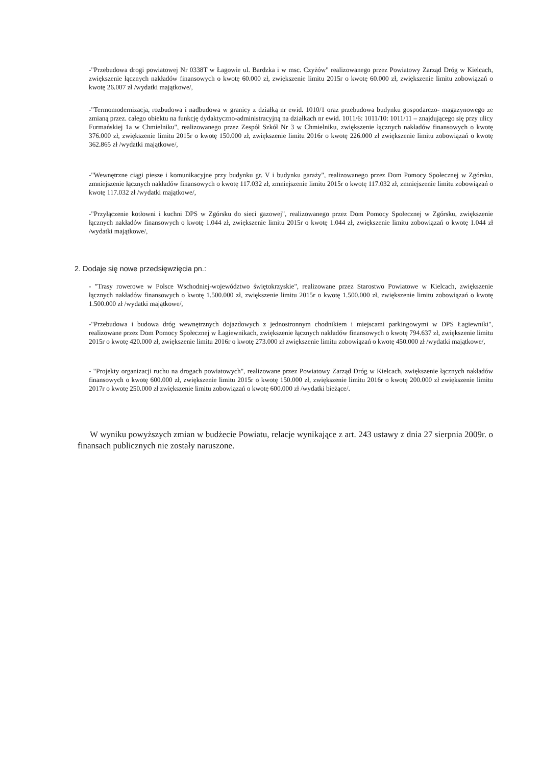-"Przebudowa drogi powiatowej Nr 0338T w Łagowie ul. Bardzka i w msc. Czyżów" realizowanego przez Powiatowy Zarząd Dróg w Kielcach, zwiększenie łącznych nakładów finansowych o kwotę 60.000 zł, zwiększenie limitu 2015r o kwotę 60.000 zł, zwiększenie limitu zobowiązań o kwotę 26.007 zł /wydatki majątkowe/,
-"Termomodernizacja, rozbudowa i nadbudowa w granicy z działką nr ewid. 1010/1 oraz przebudowa budynku gospodarczo- magazynowego ze zmianą przez. całego obiektu na funkcję dydaktyczno-administracyjną na działkach nr ewid. 1011/6: 1011/10: 1011/11 – znajdującego się przy ulicy Furmańskiej 1a w Chmielniku", realizowanego przez Zespół Szkół Nr 3 w Chmielniku, zwiększenie łącznych nakładów finansowych o kwotę 376.000 zł, zwiększenie limitu 2015r o kwotę 150.000 zł, zwiększenie limitu 2016r o kwotę 226.000 zł zwiększenie limitu zobowiązań o kwotę 362.865 zł /wydatki majątkowe/,
-"Wewnętrzne ciągi piesze i komunikacyjne przy budynku gr. V i budynku garaży", realizowanego przez Dom Pomocy Społecznej w Zgórsku, zmniejszenie łącznych nakładów finansowych o kwotę 117.032 zł, zmniejszenie limitu 2015r o kwotę 117.032 zł, zmniejszenie limitu zobowiązań o kwotę 117.032 zł /wydatki majątkowe/,
-"Przyłączenie kotłowni i kuchni DPS w Zgórsku do sieci gazowej", realizowanego przez Dom Pomocy Społecznej w Zgórsku, zwiększenie łącznych nakładów finansowych o kwotę 1.044 zł, zwiększenie limitu 2015r o kwotę 1.044 zł, zwiększenie limitu zobowiązań o kwotę 1.044 zł /wydatki majątkowe/,
2. Dodaje się nowe przedsięwzięcia pn.:
- "Trasy rowerowe w Polsce Wschodniej-województwo świętokrzyskie", realizowane przez Starostwo Powiatowe w Kielcach, zwiększenie łącznych nakładów finansowych o kwotę 1.500.000 zł, zwiększenie limitu 2015r o kwotę 1.500.000 zł, zwiększenie limitu zobowiązań o kwotę 1.500.000 zł /wydatki majątkowe/,
-"Przebudowa i budowa dróg wewnętrznych dojazdowych z jednostronnym chodnikiem i miejscami parkingowymi w DPS Łagiewniki", realizowane przez Dom Pomocy Społecznej w Łagiewnikach, zwiększenie łącznych nakładów finansowych o kwotę 794.637 zł, zwiększenie limitu 2015r o kwotę 420.000 zł, zwiększenie limitu 2016r o kwotę 273.000 zł zwiększenie limitu zobowiązań o kwotę 450.000 zł /wydatki majątkowe/,
- "Projekty organizacji ruchu na drogach powiatowych", realizowane przez Powiatowy Zarząd Dróg w Kielcach, zwiększenie łącznych nakładów finansowych o kwotę 600.000 zł, zwiększenie limitu 2015r o kwotę 150.000 zł, zwiększenie limitu 2016r o kwotę 200.000 zł zwiększenie limitu 2017r o kwotę 250.000 zł zwiększenie limitu zobowiązań o kwotę 600.000 zł /wydatki bieżące/.
W wyniku powyższych zmian w budżecie Powiatu, relacje wynikające z art. 243 ustawy z dnia 27 sierpnia 2009r. o finansach publicznych nie zostały naruszone.